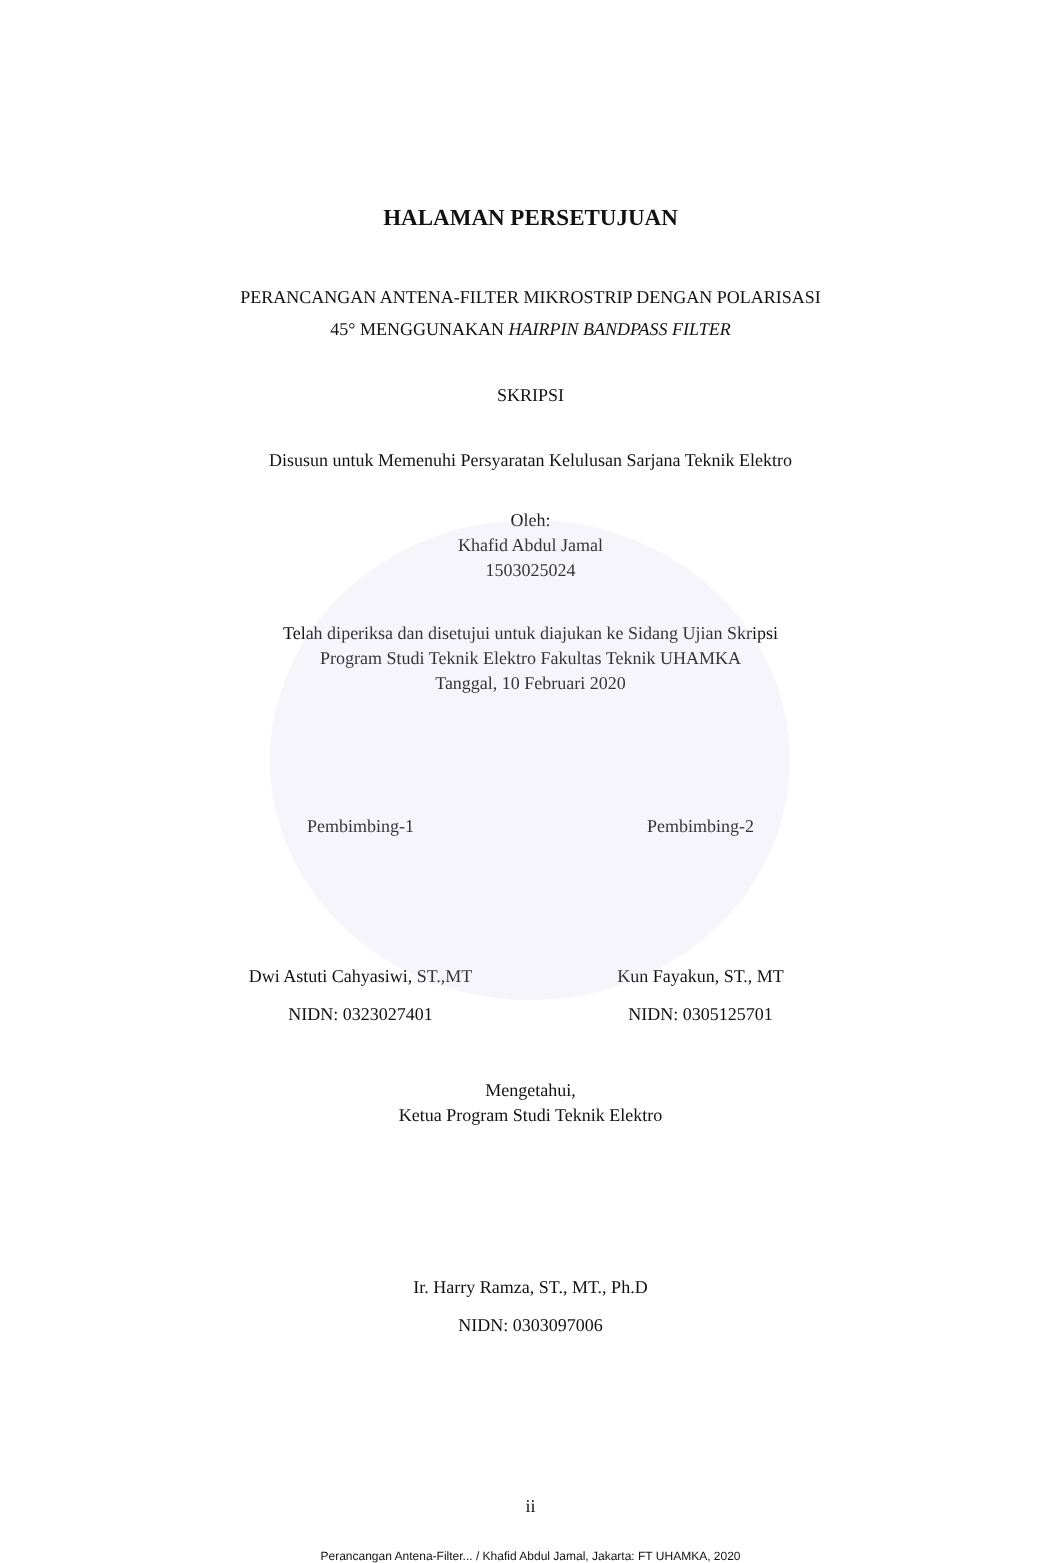HALAMAN PERSETUJUAN
PERANCANGAN ANTENA-FILTER MIKROSTRIP DENGAN POLARISASI
45° MENGGUNAKAN HAIRPIN BANDPASS FILTER
SKRIPSI
Disusun untuk Memenuhi Persyaratan Kelulusan Sarjana Teknik Elektro
Oleh:
Khafid Abdul Jamal
1503025024
Telah diperiksa dan disetujui untuk diajukan ke Sidang Ujian Skripsi
Program Studi Teknik Elektro Fakultas Teknik UHAMKA
Tanggal, 10 Februari 2020
Pembimbing-1 Pembimbing-2
Dwi Astuti Cahyasiwi, ST.,MT
NIDN: 0323027401
Kun Fayakun, ST., MT
NIDN: 0305125701
Mengetahui,
Ketua Program Studi Teknik Elektro
Ir. Harry Ramza, ST., MT., Ph.D
NIDN: 0303097006
ii
Perancangan Antena-Filter... / Khafid Abdul Jamal, Jakarta: FT UHAMKA, 2020